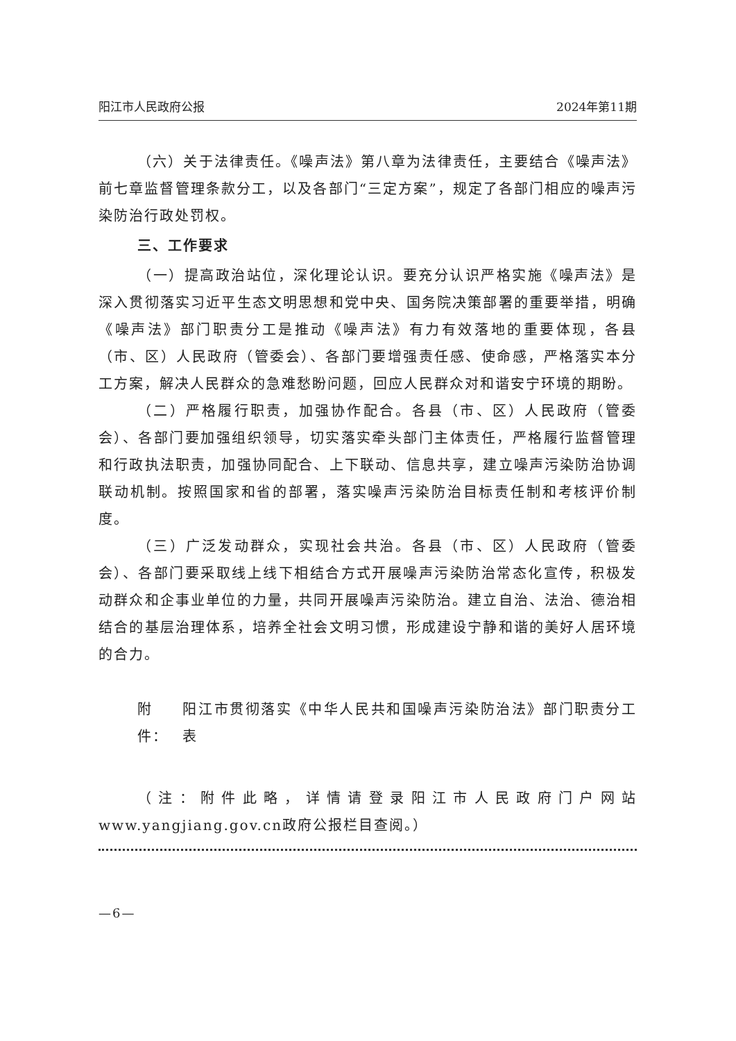阳江市人民政府公报 2024年第11期
（六）关于法律责任。《噪声法》第八章为法律责任，主要结合《噪声法》前七章监督管理条款分工，以及各部门“三定方案”，规定了各部门相应的噪声污染防治行政处罚权。
三、工作要求
（一）提高政治站位，深化理论认识。要充分认识严格实施《噪声法》是深入贯彻落实习近平生态文明思想和党中央、国务院决策部署的重要举措，明确《噪声法》部门职责分工是推动《噪声法》有力有效落地的重要体现，各县（市、区）人民政府（管委会）、各部门要增强责任感、使命感，严格落实本分工方案，解决人民群众的急难愁盼问题，回应人民群众对和谐安宁环境的期盼。
（二）严格履行职责，加强协作配合。各县（市、区）人民政府（管委会）、各部门要加强组织领导，切实落实牵头部门主体责任，严格履行监督管理和行政执法职责，加强协同配合、上下联动、信息共享，建立噪声污染防治协调联动机制。按照国家和省的部署，落实噪声污染防治目标责任制和考核评价制度。
（三）广泛发动群众，实现社会共治。各县（市、区）人民政府（管委会）、各部门要采取线上线下相结合方式开展噪声污染防治常态化宣传，积极发动群众和企事业单位的力量，共同开展噪声污染防治。建立自治、法治、德治相结合的基层治理体系，培养全社会文明习惯，形成建设宁静和谐的美好人居环境的合力。
附件： 阳江市贯彻落实《中华人民共和国噪声污染防治法》部门职责分工表
（注：附件此略，详情请登录阳江市人民政府门户网站www.yangjiang.gov.cn政府公报栏目查阅。）
—6—